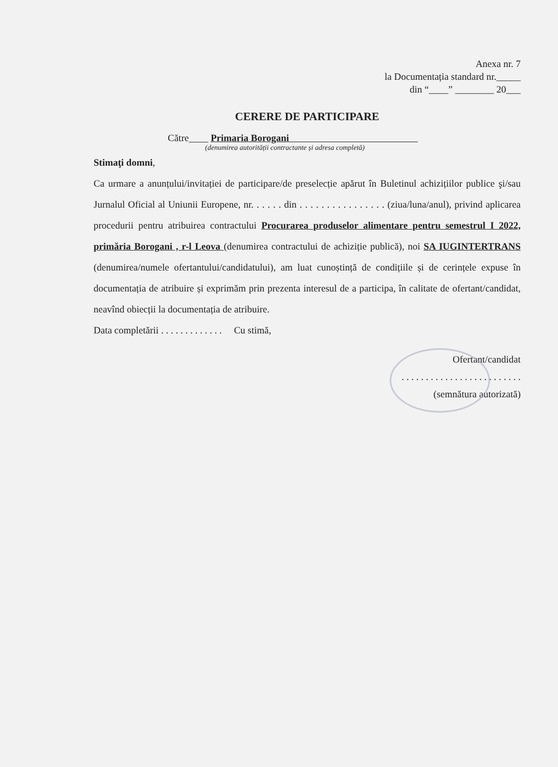Anexa nr. 7
la Documentația standard nr._____
din “____” ________ 20___
CERERE DE PARTICIPARE
Către____ Primaria Borogani
(denumirea autorității contractante și adresa completă)
Stimaţi domni,
Ca urmare a anunțului/invitației de participare/de preselecție apărut în Buletinul achizițiilor publice şi/sau Jurnalul Oficial al Uniunii Europene, nr. . . . . . din . . . . . . . . . . . . . . . . (ziua/luna/anul), privind aplicarea procedurii pentru atribuirea contractului Procurarea produselor alimentare pentru semestrul I 2022, primăria Borogani , r-l Leova (denumirea contractului de achiziție publică), noi SA IUGINTERTRANS (denumirea/numele ofertantului/candidatului), am luat cunoștință de condițiile și de cerințele expuse în documentația de atribuire și exprimăm prin prezenta interesul de a participa, în calitate de ofertant/candidat, neavînd obiecții la documentația de atribuire.
Data completării . . . . . . . . . . . . . Cu stimă,
Ofertant/candidat
. . . . . . . . . . . . . . . . . . . . . . . . .
(semnătura autorizată)